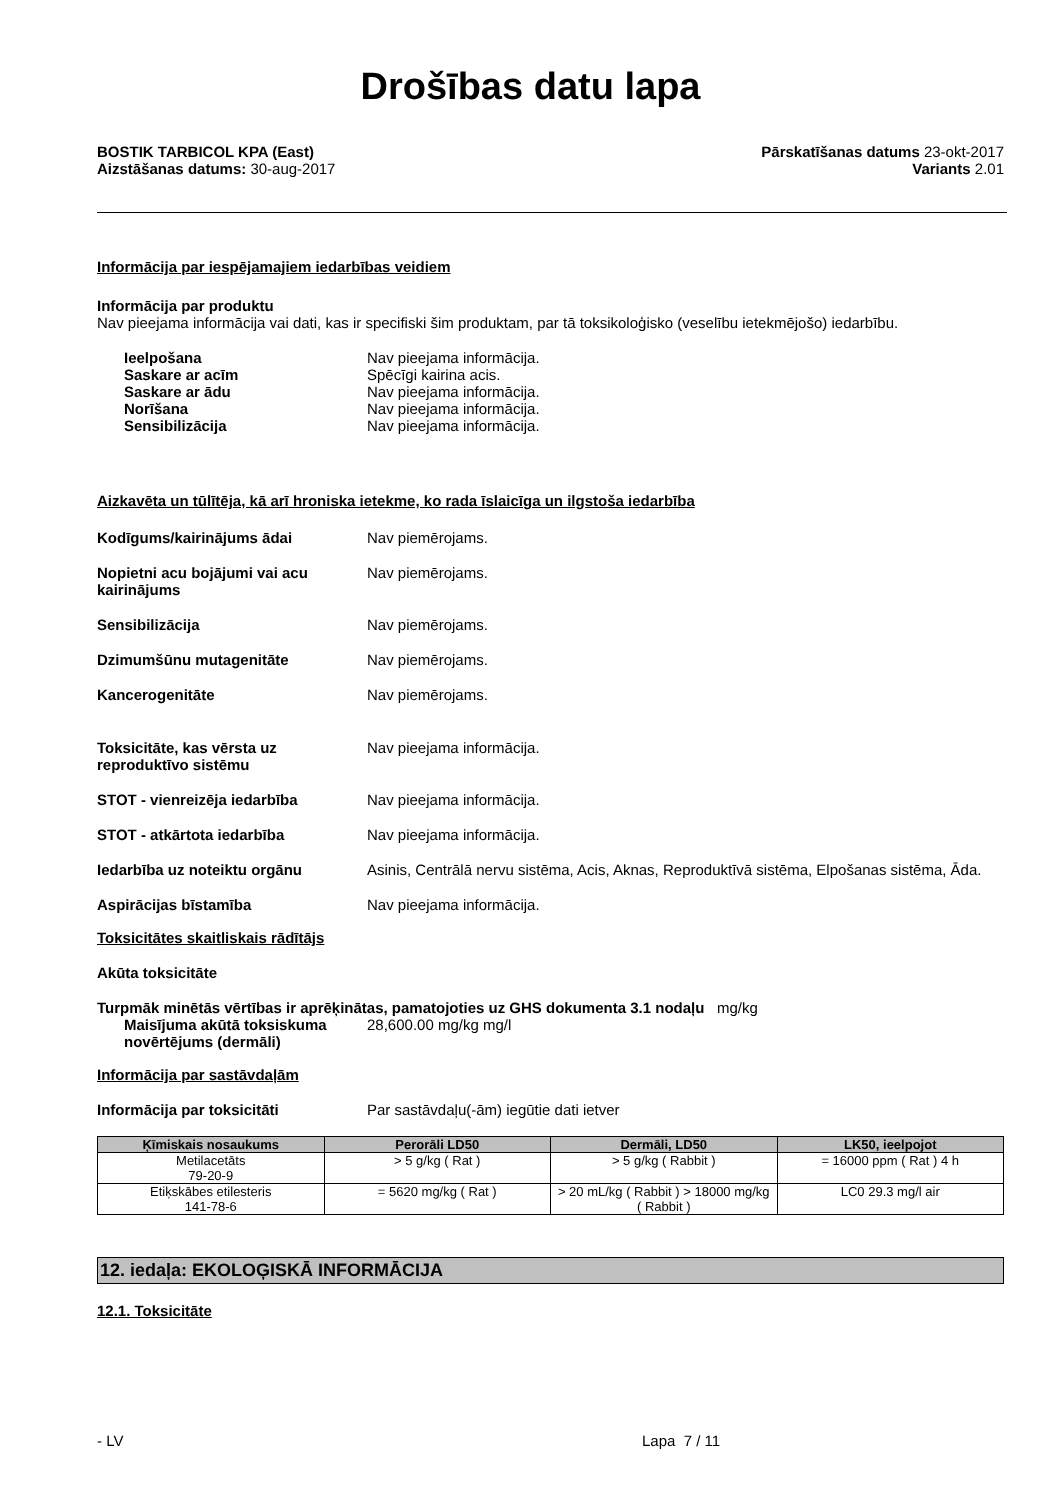Drošības datu lapa
BOSTIK TARBICOL KPA (East)
Aizstāšanas datums: 30-aug-2017
Pārskatīšanas datums 23-okt-2017
Variants 2.01
Informācija par iespējamajiem iedarbības veidiem
Informācija par produktu
Nav pieejama informācija vai dati, kas ir specifiski šim produktam, par tā toksikoloģisko (veselību ietekmējošo) iedarbību.
Ieelpošana Nav pieejama informācija.
Saskare ar acīm Spēcīgi kairina acis.
Saskare ar ādu Nav pieejama informācija.
Norīšana Nav pieejama informācija.
Sensibilizācija Nav pieejama informācija.
Aizkavēta un tūlītēja, kā arī hroniska ietekme, ko rada īslaicīga un ilgstoša iedarbība
Kodīgums/kairinājums ādai Nav piemērojams.
Nopietni acu bojājumi vai acu kairinājums Nav piemērojams.
Sensibilizācija Nav piemērojams.
Dzimumšūnu mutagenitāte Nav piemērojams.
Kancerogenitāte Nav piemērojams.
Toksicitāte, kas vērsta uz reproduktīvo sistēmu Nav pieejama informācija.
STOT - vienreizēja iedarbība Nav pieejama informācija.
STOT - atkārtota iedarbība Nav pieejama informācija.
Iedarbība uz noteiktu orgānu Asinis, Centrālā nervu sistēma, Acis, Aknas, Reproduktīvā sistēma, Elpošanas sistēma, Āda.
Aspirācijas bīstamība Nav pieejama informācija.
Toksicitātes skaitliskais rādītājs
Akūta toksicitāte
Turpmāk minētās vērtības ir aprēķinātas, pamatojoties uz GHS dokumenta 3.1 nodaļu mg/kg
Maisījuma akūtā toksiskuma novērtējums (dermāli) 28,600.00 mg/kg mg/l
Informācija par sastāvdaļām
Informācija par toksicitāti Par sastāvdaļu(-ām) iegūtie dati ietver
| Ķīmiskais nosaukums | Perorāli LD50 | Dermāli, LD50 | LK50, ieelpojot |
| --- | --- | --- | --- |
| Metilacetāts 79-20-9 | > 5 g/kg ( Rat ) | > 5 g/kg ( Rabbit ) | = 16000 ppm ( Rat ) 4 h |
| Etiķskābes etilesteris 141-78-6 | = 5620 mg/kg ( Rat ) | > 20 mL/kg ( Rabbit ) > 18000 mg/kg ( Rabbit ) | LC0 29.3 mg/l air |
12. iedaļa: EKOLOĢISKĀ INFORMĀCIJA
12.1. Toksicitāte
- LV Lapa 7 / 11